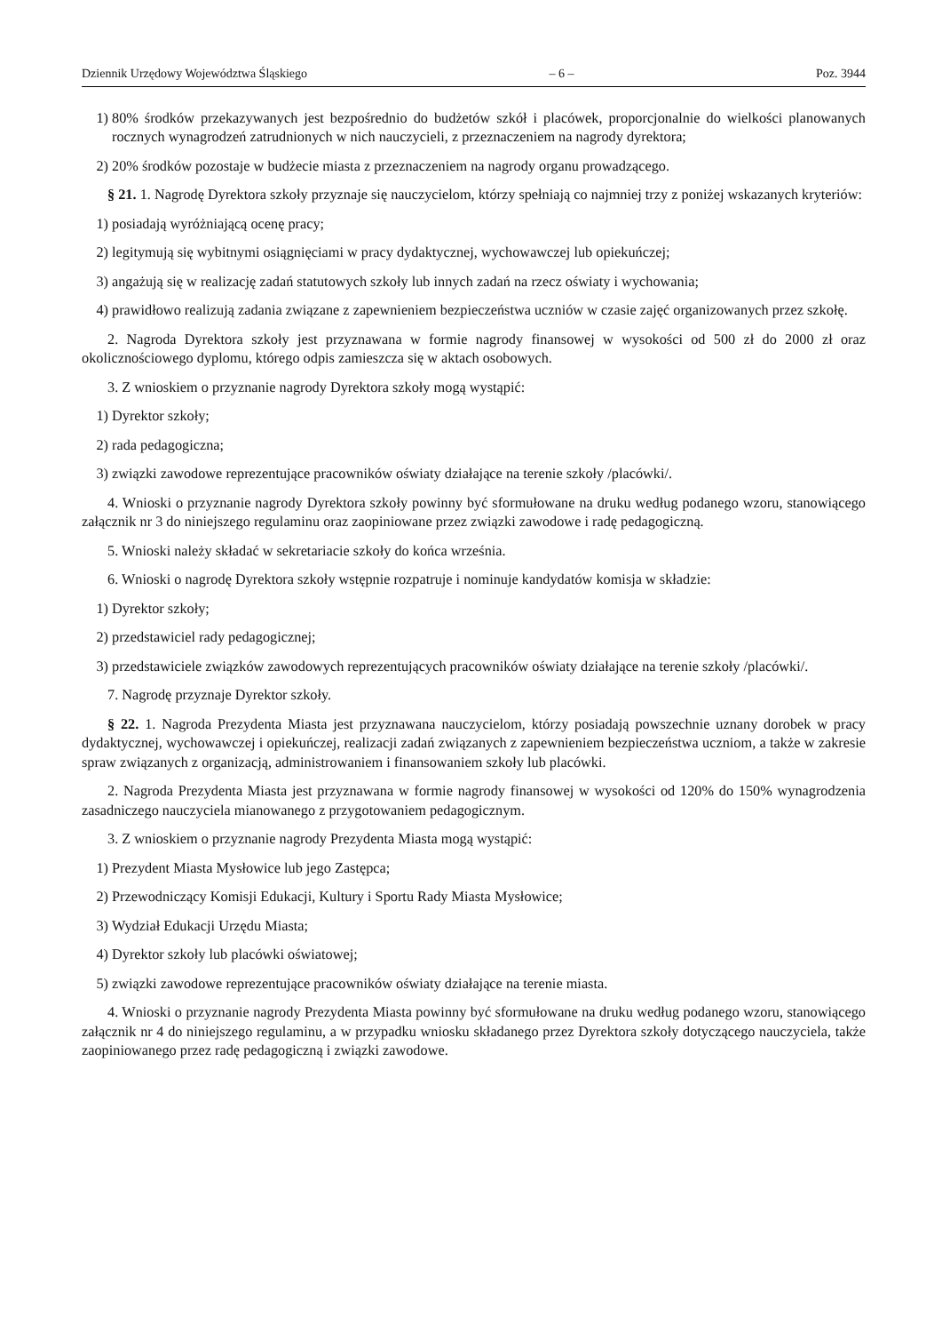Dziennik Urzędowy Województwa Śląskiego – 6 – Poz. 3944
1) 80% środków przekazywanych jest bezpośrednio do budżetów szkół i placówek, proporcjonalnie do wielkości planowanych rocznych wynagrodzeń zatrudnionych w nich nauczycieli, z przeznaczeniem na nagrody dyrektora;
2) 20% środków pozostaje w budżecie miasta z przeznaczeniem na nagrody organu prowadzącego.
§ 21. 1. Nagrodę Dyrektora szkoły przyznaje się nauczycielom, którzy spełniają co najmniej trzy z poniżej wskazanych kryteriów:
1) posiadają wyróżniającą ocenę pracy;
2) legitymują się wybitnymi osiągnięciami w pracy dydaktycznej, wychowawczej lub opiekuńczej;
3) angażują się w realizację zadań statutowych szkoły lub innych zadań na rzecz oświaty i wychowania;
4) prawidłowo realizują zadania związane z zapewnieniem bezpieczeństwa uczniów w czasie zajęć organizowanych przez szkołę.
2. Nagroda Dyrektora szkoły jest przyznawana w formie nagrody finansowej w wysokości od 500 zł do 2000 zł oraz okolicznościowego dyplomu, którego odpis zamieszcza się w aktach osobowych.
3. Z wnioskiem o przyznanie nagrody Dyrektora szkoły mogą wystąpić:
1) Dyrektor szkoły;
2) rada pedagogiczna;
3) związki zawodowe reprezentujące pracowników oświaty działające na terenie szkoły /placówki/.
4. Wnioski o przyznanie nagrody Dyrektora szkoły powinny być sformułowane na druku według podanego wzoru, stanowiącego załącznik nr 3 do niniejszego regulaminu oraz zaopiniowane przez związki zawodowe i radę pedagogiczną.
5. Wnioski należy składać w sekretariacie szkoły do końca września.
6. Wnioski o nagrodę Dyrektora szkoły wstępnie rozpatruje i nominuje kandydatów komisja w składzie:
1) Dyrektor szkoły;
2) przedstawiciel rady pedagogicznej;
3) przedstawiciele związków zawodowych reprezentujących pracowników oświaty działające na terenie szkoły /placówki/.
7. Nagrodę przyznaje Dyrektor szkoły.
§ 22. 1. Nagroda Prezydenta Miasta jest przyznawana nauczycielom, którzy posiadają powszechnie uznany dorobek w pracy dydaktycznej, wychowawczej i opiekuńczej, realizacji zadań związanych z zapewnieniem bezpieczeństwa uczniom, a także w zakresie spraw związanych z organizacją, administrowaniem i finansowaniem szkoły lub placówki.
2. Nagroda Prezydenta Miasta jest przyznawana w formie nagrody finansowej w wysokości od 120% do 150% wynagrodzenia zasadniczego nauczyciela mianowanego z przygotowaniem pedagogicznym.
3. Z wnioskiem o przyznanie nagrody Prezydenta Miasta mogą wystąpić:
1) Prezydent Miasta Mysłowice lub jego Zastępca;
2) Przewodniczący Komisji Edukacji, Kultury i Sportu Rady Miasta Mysłowice;
3) Wydział Edukacji Urzędu Miasta;
4) Dyrektor szkoły lub placówki oświatowej;
5) związki zawodowe reprezentujące pracowników oświaty działające na terenie miasta.
4. Wnioski o przyznanie nagrody Prezydenta Miasta powinny być sformułowane na druku według podanego wzoru, stanowiącego załącznik nr 4 do niniejszego regulaminu, a w przypadku wniosku składanego przez Dyrektora szkoły dotyczącego nauczyciela, także zaopiniowanego przez radę pedagogiczną i związki zawodowe.